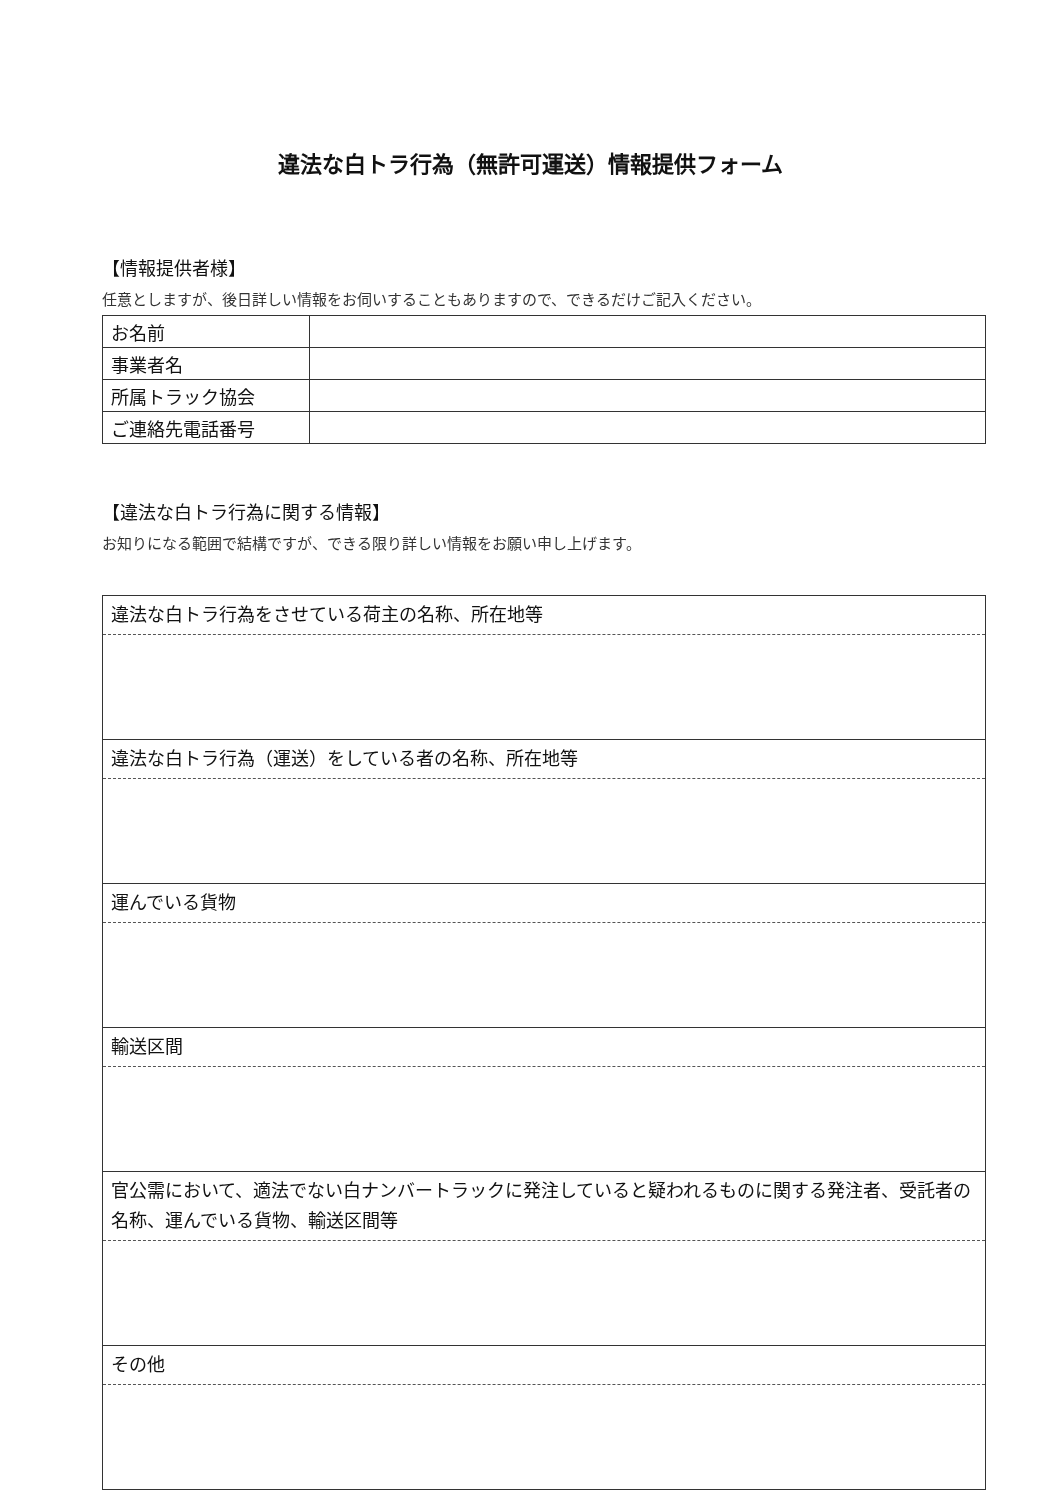違法な白トラ行為（無許可運送）情報提供フォーム
【情報提供者様】
任意としますが、後日詳しい情報をお伺いすることもありますので、できるだけご記入ください。
| お名前 | |
| 事業者名 | |
| 所属トラック協会 | |
| ご連絡先電話番号 | |
【違法な白トラ行為に関する情報】
お知りになる範囲で結構ですが、できる限り詳しい情報をお願い申し上げます。
| 違法な白トラ行為をさせている荷主の名称、所在地等 |
| 違法な白トラ行為（運送）をしている者の名称、所在地等 |
| 運んでいる貨物 |
| 輸送区間 |
| 官公需において、適法でない白ナンバートラックに発注していると疑われるものに関する発注者、受託者の名称、運んでいる貨物、輸送区間等 |
| その他 |